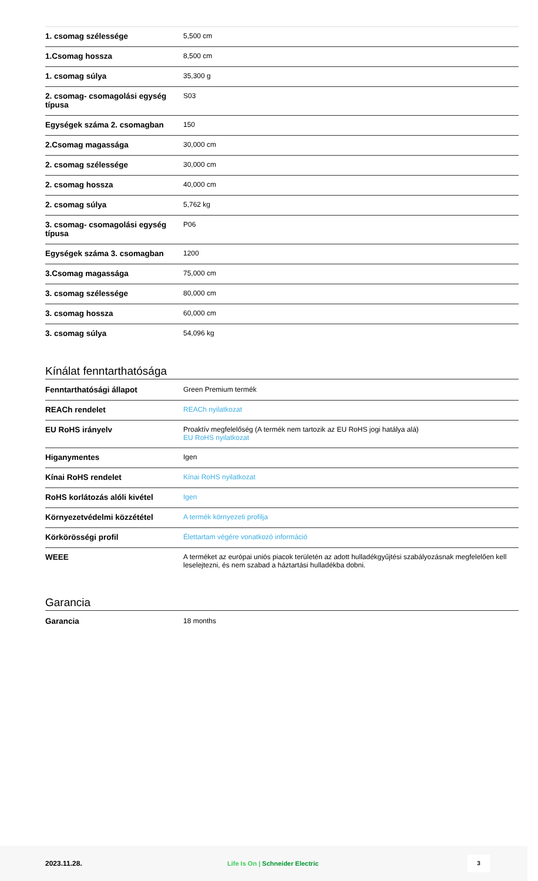| 1. csomag szélessége | 5,500 cm |
| 1.Csomag hossza | 8,500 cm |
| 1. csomag súlya | 35,300 g |
| 2. csomag- csomagolási egység típusa | S03 |
| Egységek száma 2. csomagban | 150 |
| 2.Csomag magassága | 30,000 cm |
| 2. csomag szélessége | 30,000 cm |
| 2. csomag hossza | 40,000 cm |
| 2. csomag súlya | 5,762 kg |
| 3. csomag- csomagolási egység típusa | P06 |
| Egységek száma 3. csomagban | 1200 |
| 3.Csomag magassága | 75,000 cm |
| 3. csomag szélessége | 80,000 cm |
| 3. csomag hossza | 60,000 cm |
| 3. csomag súlya | 54,096 kg |
Kínálat fenntarthatósága
| Fenntarthatósági állapot | Green Premium termék |
| REACh rendelet | REACh nyilatkozat |
| EU RoHS irányelv | Proaktív megfelelőség (A termék nem tartozik az EU RoHS jogi hatálya alá) EU RoHS nyilatkozat |
| Higanymentes | Igen |
| Kínai RoHS rendelet | Kínai RoHS nyilatkozat |
| RoHS korlátozás alóli kivétel | Igen |
| Környezetvédelmi közzététel | A termék környezeti profilja |
| Körkörösségi profil | Élettartam végére vonatkozó információ |
| WEEE | A terméket az európai uniós piacok területén az adott hulladékgyűjtési szabályozásnak megfelelően kell leselejtezni, és nem szabad a háztartási hulladékba dobni. |
Garancia
| Garancia | 18 months |
2023.11.28. Life Is On | Schneider Electric 3